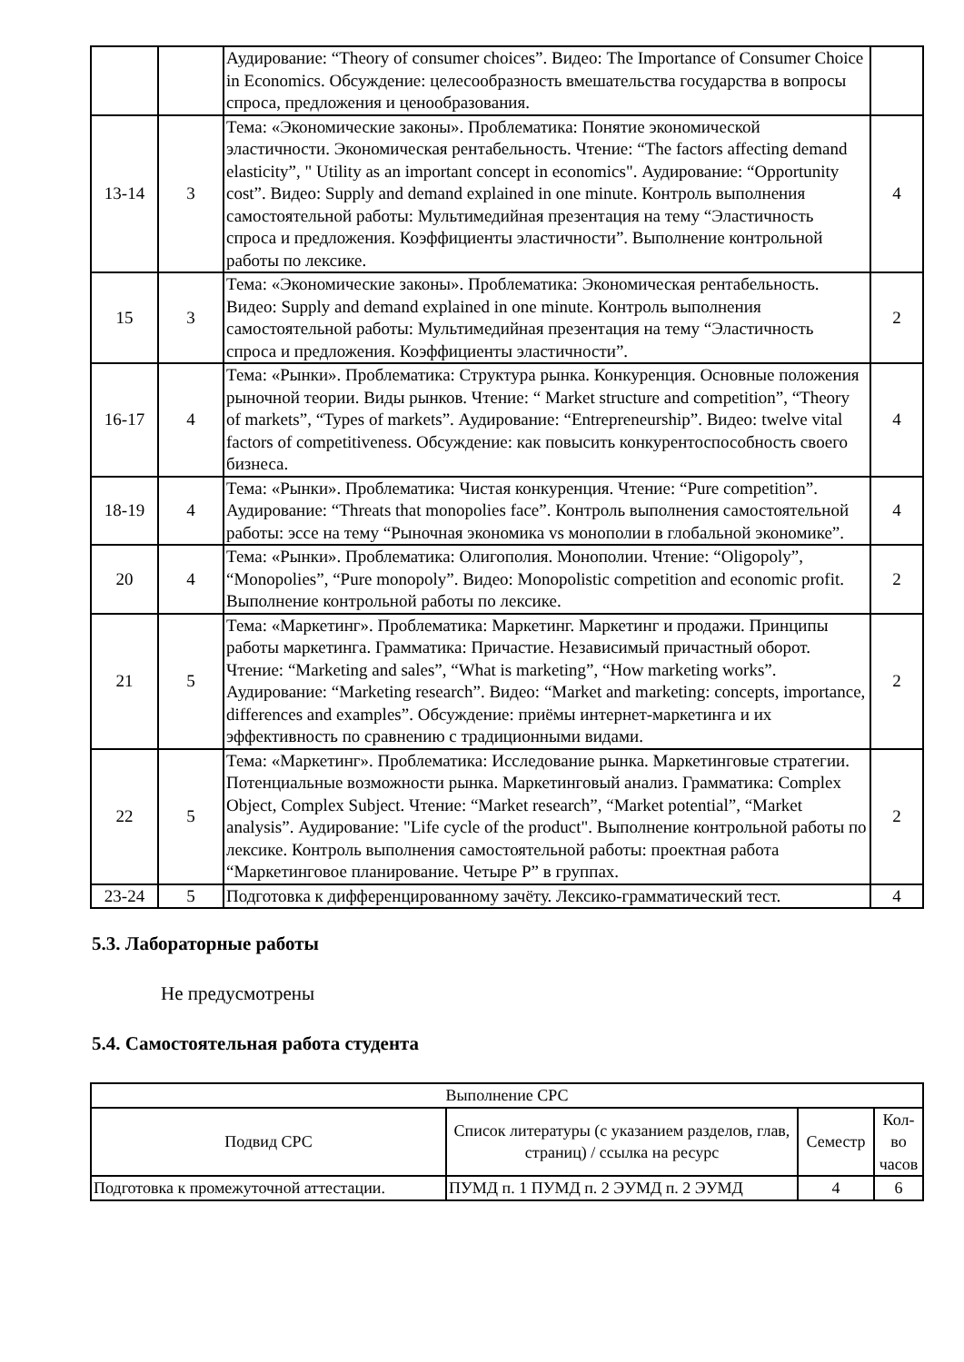| | | Аудирование: “Theory of consumer choices”. Видео: The Importance of Consumer Choice in Economics. Обсуждение: целесообразность вмешательства государства в вопросы спроса, предложения и ценообразования. | |
| 13-14 | 3 | Тема: «Экономические законы». Проблематика: Понятие экономической эластичности. Экономическая рентабельность. Чтение: “The factors affecting demand elasticity”, " Utility as an important concept in economics". Аудирование: “Opportunity cost”. Видео: Supply and demand explained in one minute. Контроль выполнения самостоятельной работы: Мультимедийная презентация на тему “Эластичность спроса и предложения. Коэффициенты эластичности”. Выполнение контрольной работы по лексике. | 4 |
| 15 | 3 | Тема: «Экономические законы». Проблематика: Экономическая рентабельность. Видео: Supply and demand explained in one minute. Контроль выполнения самостоятельной работы: Мультимедийная презентация на тему “Эластичность спроса и предложения. Коэффициенты эластичности”. | 2 |
| 16-17 | 4 | Тема: «Рынки». Проблематика: Структура рынка. Конкуренция. Основные положения рыночной теории. Виды рынков. Чтение: “ Market structure and competition”, “Theory of markets”, “Types of markets”. Аудирование: “Entrepreneurship”. Видео: twelve vital factors of competitiveness. Обсуждение: как повысить конкурентоспособность своего бизнеса. | 4 |
| 18-19 | 4 | Тема: «Рынки». Проблематика: Чистая конкуренция. Чтение: “Pure competition”. Аудирование: “Threats that monopolies face”. Контроль выполнения самостоятельной работы: эссе на тему “Рыночная экономика vs монополии в глобальной экономике”. | 4 |
| 20 | 4 | Тема: «Рынки». Проблематика: Олигополия. Монополии. Чтение: “Oligopoly”, “Monopolies”, “Pure monopoly”. Видео: Monopolistic competition and economic profit. Выполнение контрольной работы по лексике. | 2 |
| 21 | 5 | Тема: «Маркетинг». Проблематика: Маркетинг. Маркетинг и продажи. Принципы работы маркетинга. Грамматика: Причастие. Независимый причастный оборот. Чтение: “Marketing and sales”, “What is marketing”, “How marketing works”. Аудирование: “Marketing research”. Видео: “Market and marketing: concepts, importance, differences and examples”. Обсуждение: приёмы интернет-маркетинга и их эффективность по сравнению с традиционными видами. | 2 |
| 22 | 5 | Тема: «Маркетинг». Проблематика: Исследование рынка. Маркетинговые стратегии. Потенциальные возможности рынка. Маркетинговый анализ. Грамматика: Complex Object, Complex Subject. Чтение: “Market research”, “Market potential”, “Market analysis”. Аудирование: "Life cycle of the product". Выполнение контрольной работы по лексике. Контроль выполнения самостоятельной работы: проектная работа “Маркетинговое планирование. Четыре P” в группах. | 2 |
| 23-24 | 5 | Подготовка к дифференцированному зачёту. Лексико-грамматический тест. | 4 |
5.3. Лабораторные работы
Не предусмотрены
5.4. Самостоятельная работа студента
| Выполнение СРС | | | |
| --- | --- | --- | --- |
| Подвид СРС | Список литературы (с указанием разделов, глав, страниц) / ссылка на ресурс | Семестр | Кол-во часов |
| Подготовка к промежуточной аттестации. | ПУМД п. 1 ПУМД п. 2 ЭУМД п. 2 ЭУМД | 4 | 6 |